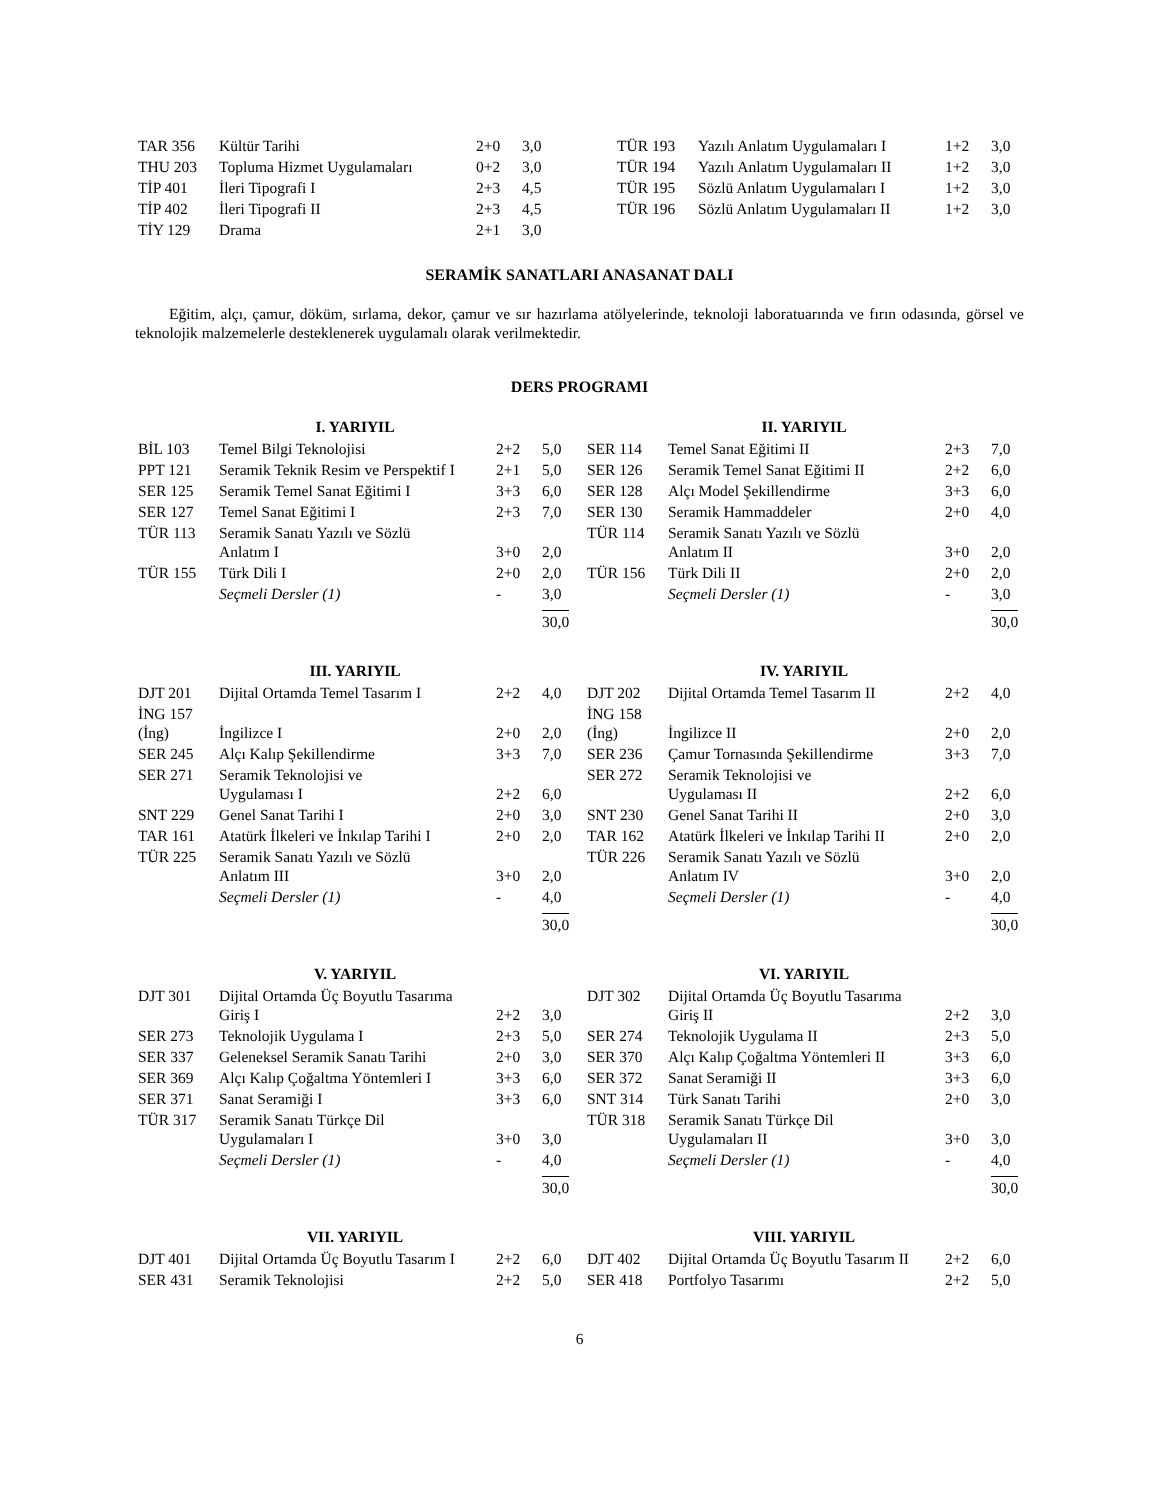| TAR 356 | Kültür Tarihi | 2+0 | 3,0 |
| THU 203 | Topluma Hizmet Uygulamaları | 0+2 | 3,0 |
| TİP 401 | İleri Tipografi I | 2+3 | 4,5 |
| TİP 402 | İleri Tipografi II | 2+3 | 4,5 |
| TİY 129 | Drama | 2+1 | 3,0 |
| TÜR 193 | Yazılı Anlatım Uygulamaları I | 1+2 | 3,0 |
| TÜR 194 | Yazılı Anlatım Uygulamaları II | 1+2 | 3,0 |
| TÜR 195 | Sözlü Anlatım Uygulamaları I | 1+2 | 3,0 |
| TÜR 196 | Sözlü Anlatım Uygulamaları II | 1+2 | 3,0 |
SERAMİK SANATLARI ANASANAT DALI
Eğitim, alçı, çamur, döküm, sırlama, dekor, çamur ve sır hazırlama atölyelerinde, teknoloji laboratuarında ve fırın odasında, görsel ve teknolojik malzemelerle desteklenerek uygulamalı olarak verilmektedir.
DERS PROGRAMI
| I. YARIYIL | | | |
| --- | --- | --- | --- |
| BİL 103 | Temel Bilgi Teknolojisi | 2+2 | 5,0 |
| PPT 121 | Seramik Teknik Resim ve Perspektif I | 2+1 | 5,0 |
| SER 125 | Seramik Temel Sanat Eğitimi I | 3+3 | 6,0 |
| SER 127 | Temel Sanat Eğitimi I | 2+3 | 7,0 |
| TÜR 113 | Seramik Sanatı Yazılı ve Sözlü Anlatım I | 3+0 | 2,0 |
| TÜR 155 | Türk Dili I | 2+0 | 2,0 |
| | Seçmeli Dersler (1) | - | 3,0 |
| | | | 30,0 |
| II. YARIYIL | | | |
| --- | --- | --- | --- |
| SER 114 | Temel Sanat Eğitimi II | 2+3 | 7,0 |
| SER 126 | Seramik Temel Sanat Eğitimi II | 2+2 | 6,0 |
| SER 128 | Alçı Model Şekillendirme | 3+3 | 6,0 |
| SER 130 | Seramik Hammaddeler | 2+0 | 4,0 |
| TÜR 114 | Seramik Sanatı Yazılı ve Sözlü Anlatım II | 3+0 | 2,0 |
| TÜR 156 | Türk Dili II | 2+0 | 2,0 |
| | Seçmeli Dersler (1) | - | 3,0 |
| | | | 30,0 |
| III. YARIYIL | | | |
| --- | --- | --- | --- |
| DJT 201 | Dijital Ortamda Temel Tasarım I | 2+2 | 4,0 |
| İNG 157 (İng) | İngilizce I | 2+0 | 2,0 |
| SER 245 | Alçı Kalıp Şekillendirme | 3+3 | 7,0 |
| SER 271 | Seramik Teknolojisi ve Uygulaması I | 2+2 | 6,0 |
| SNT 229 | Genel Sanat Tarihi I | 2+0 | 3,0 |
| TAR 161 | Atatürk İlkeleri ve İnkılap Tarihi I | 2+0 | 2,0 |
| TÜR 225 | Seramik Sanatı Yazılı ve Sözlü Anlatım III | 3+0 | 2,0 |
| | Seçmeli Dersler (1) | - | 4,0 |
| | | | 30,0 |
| IV. YARIYIL | | | |
| --- | --- | --- | --- |
| DJT 202 | Dijital Ortamda Temel Tasarım II | 2+2 | 4,0 |
| İNG 158 (İng) | İngilizce II | 2+0 | 2,0 |
| SER 236 | Çamur Tornasında Şekillendirme | 3+3 | 7,0 |
| SER 272 | Seramik Teknolojisi ve Uygulaması II | 2+2 | 6,0 |
| SNT 230 | Genel Sanat Tarihi II | 2+0 | 3,0 |
| TAR 162 | Atatürk İlkeleri ve İnkılap Tarihi II | 2+0 | 2,0 |
| TÜR 226 | Seramik Sanatı Yazılı ve Sözlü Anlatım IV | 3+0 | 2,0 |
| | Seçmeli Dersler (1) | - | 4,0 |
| | | | 30,0 |
| V. YARIYIL | | | |
| --- | --- | --- | --- |
| DJT 301 | Dijital Ortamda Üç Boyutlu Tasarıma Giriş I | 2+2 | 3,0 |
| SER 273 | Teknolojik Uygulama I | 2+3 | 5,0 |
| SER 337 | Geleneksel Seramik Sanatı Tarihi | 2+0 | 3,0 |
| SER 369 | Alçı Kalıp Çoğaltma Yöntemleri I | 3+3 | 6,0 |
| SER 371 | Sanat Seramiği I | 3+3 | 6,0 |
| TÜR 317 | Seramik Sanatı Türkçe Dil Uygulamaları I | 3+0 | 3,0 |
| | Seçmeli Dersler (1) | - | 4,0 |
| | | | 30,0 |
| VI. YARIYIL | | | |
| --- | --- | --- | --- |
| DJT 302 | Dijital Ortamda Üç Boyutlu Tasarıma Giriş II | 2+2 | 3,0 |
| SER 274 | Teknolojik Uygulama II | 2+3 | 5,0 |
| SER 370 | Alçı Kalıp Çoğaltma Yöntemleri II | 3+3 | 6,0 |
| SER 372 | Sanat Seramiği II | 3+3 | 6,0 |
| SNT 314 | Türk Sanatı Tarihi | 2+0 | 3,0 |
| TÜR 318 | Seramik Sanatı Türkçe Dil Uygulamaları II | 3+0 | 3,0 |
| | Seçmeli Dersler (1) | - | 4,0 |
| | | | 30,0 |
| VII. YARIYIL | | | |
| --- | --- | --- | --- |
| DJT 401 | Dijital Ortamda Üç Boyutlu Tasarım I | 2+2 | 6,0 |
| SER 431 | Seramik Teknolojisi | 2+2 | 5,0 |
| VIII. YARIYIL | | | |
| --- | --- | --- | --- |
| DJT 402 | Dijital Ortamda Üç Boyutlu Tasarım II | 2+2 | 6,0 |
| SER 418 | Portfolyo Tasarımı | 2+2 | 5,0 |
6